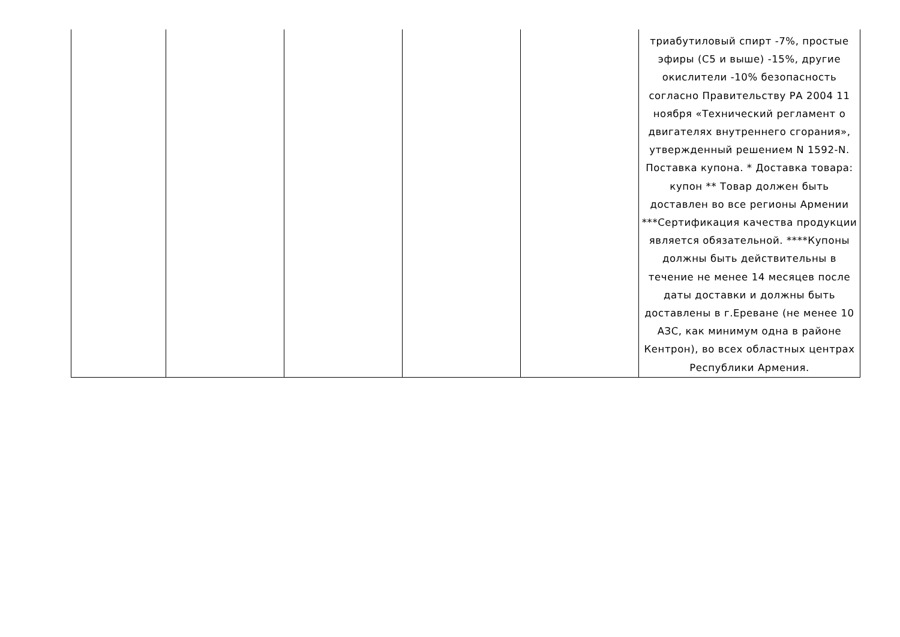| | | | | | триабутиловый спирт -7%, простые эфиры (C5 и выше) -15%, другие окислители -10% безопасность согласно Правительству РА 2004 11 ноября «Технический регламент о двигателях внутреннего сгорания», утвержденный решением N 1592-N. Поставка купона. * Доставка товара: купон ** Товар должен быть доставлен во все регионы Армении ***Сертификация качества продукции является обязательной. ****Купоны должны быть действительны в течение не менее 14 месяцев после даты доставки и должны быть доставлены в г.Ереване (не менее 10 АЗС, как минимум одна в районе Кентрон), во всех областных центрах Республики Армения. |